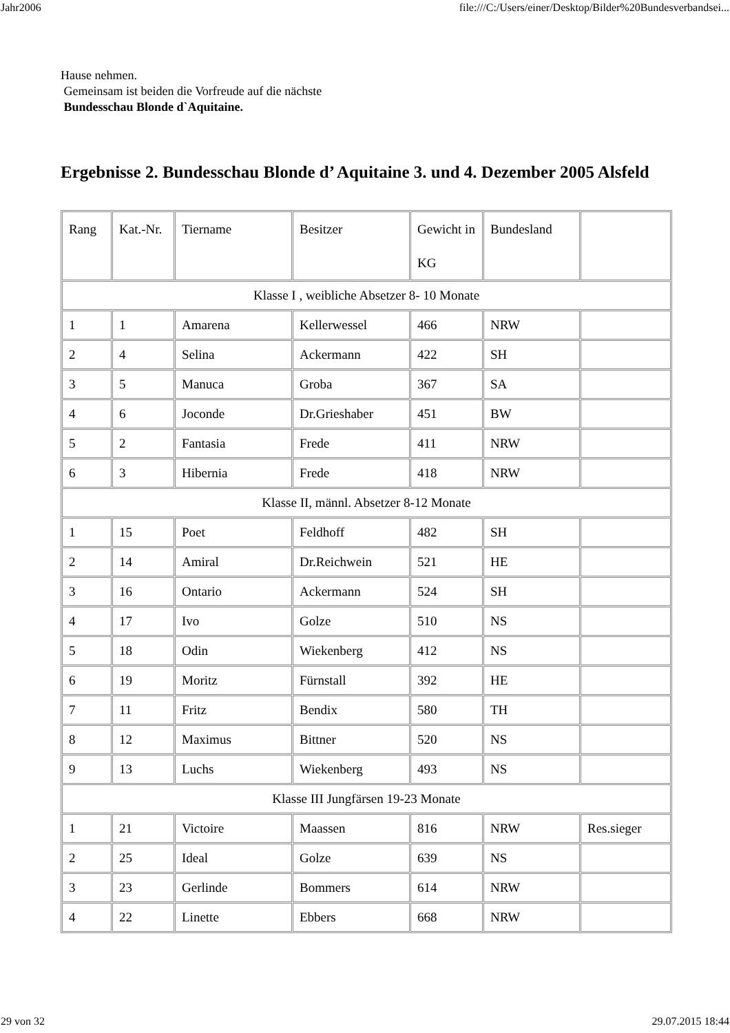Jahr2006 file:///C:/Users/einer/Desktop/Bilder%20Bundesverbandsei...
Hause nehmen.
Gemeinsam ist beiden die Vorfreude auf die nächste
Bundesschau Blonde d`Aquitaine.
Ergebnisse 2. Bundesschau Blonde d’ Aquitaine 3. und 4. Dezember 2005 Alsfeld
| Rang | Kat.-Nr. | Tiername | Besitzer | Gewicht in KG | Bundesland | |
| Klasse I , weibliche Absetzer 8- 10 Monate | | | | | | |
| 1 | 1 | Amarena | Kellerwessel | 466 | NRW | |
| 2 | 4 | Selina | Ackermann | 422 | SH | |
| 3 | 5 | Manuca | Groba | 367 | SA | |
| 4 | 6 | Joconde | Dr.Grieshaber | 451 | BW | |
| 5 | 2 | Fantasia | Frede | 411 | NRW | |
| 6 | 3 | Hibernia | Frede | 418 | NRW | |
| Klasse II, männl. Absetzer 8-12 Monate | | | | | | |
| 1 | 15 | Poet | Feldhoff | 482 | SH | |
| 2 | 14 | Amiral | Dr.Reichwein | 521 | HE | |
| 3 | 16 | Ontario | Ackermann | 524 | SH | |
| 4 | 17 | Ivo | Golze | 510 | NS | |
| 5 | 18 | Odin | Wiekenberg | 412 | NS | |
| 6 | 19 | Moritz | Fürnstall | 392 | HE | |
| 7 | 11 | Fritz | Bendix | 580 | TH | |
| 8 | 12 | Maximus | Bittner | 520 | NS | |
| 9 | 13 | Luchs | Wiekenberg | 493 | NS | |
| Klasse III Jungfärsen 19-23 Monate | | | | | | |
| 1 | 21 | Victoire | Maassen | 816 | NRW | Res.sieger |
| 2 | 25 | Ideal | Golze | 639 | NS | |
| 3 | 23 | Gerlinde | Bommers | 614 | NRW | |
| 4 | 22 | Linette | Ebbers | 668 | NRW | |
29 von 32 29.07.2015 18:44